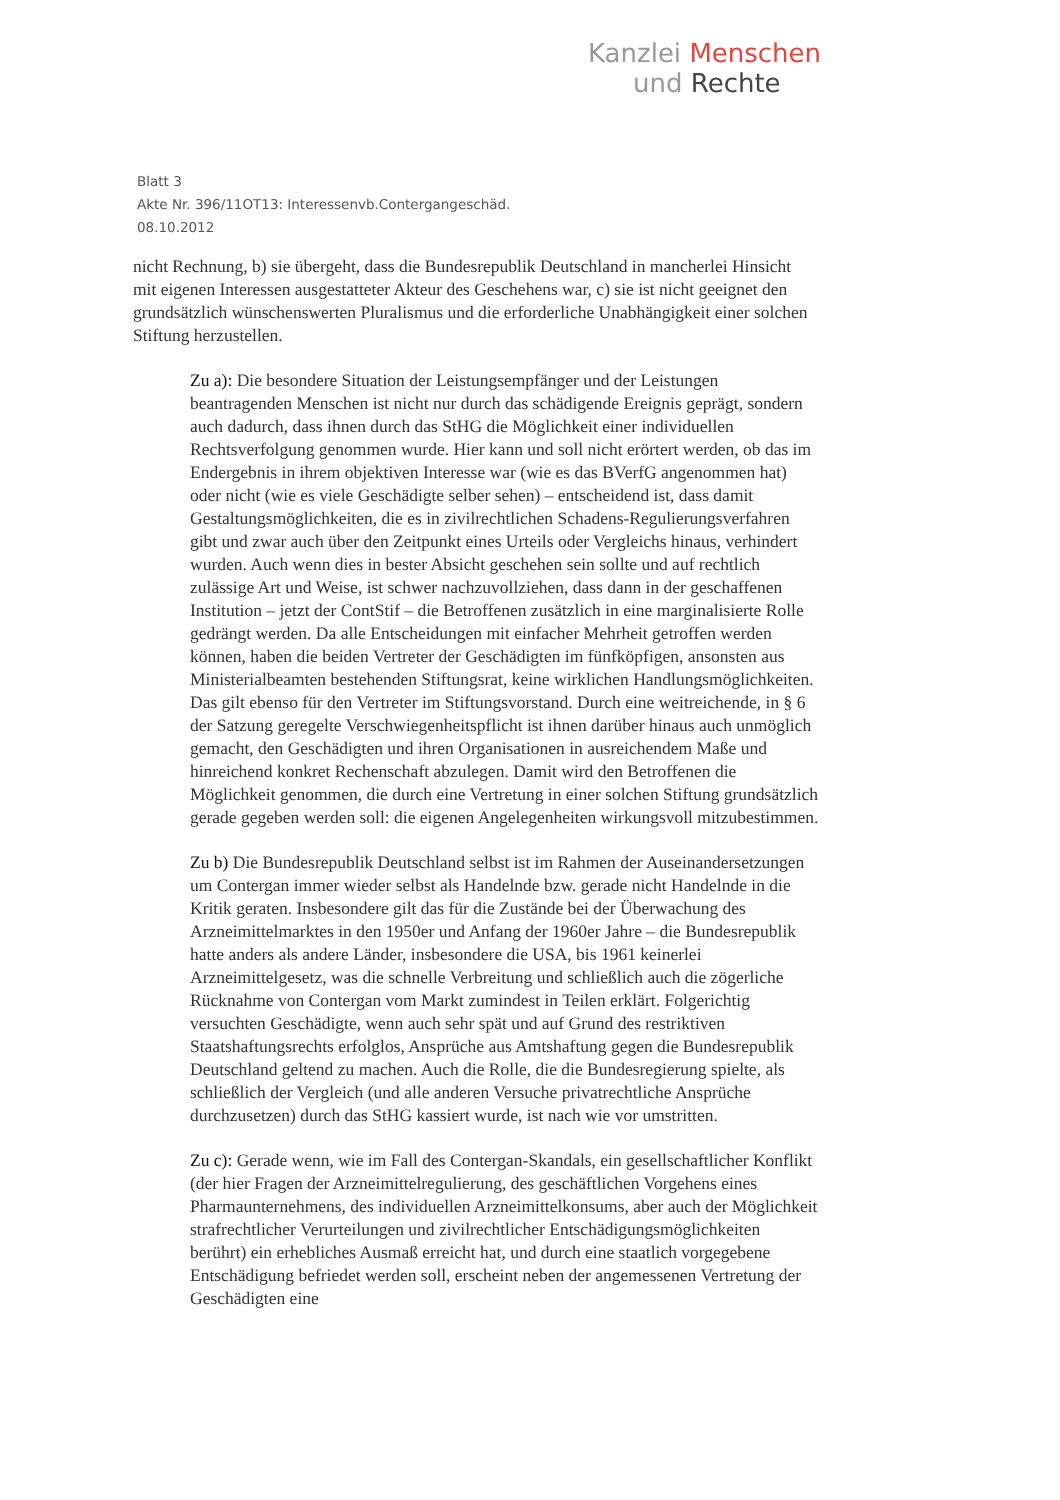Kanzlei Menschen
und Rechte
Blatt 3
Akte Nr. 396/11OT13: Interessenvb.Contergangeschäd.
08.10.2012
nicht Rechnung, b) sie übergeht, dass die Bundesrepublik Deutschland in mancherlei Hinsicht mit eigenen Interessen ausgestatteter Akteur des Geschehens war, c) sie ist nicht geeignet den grundsätzlich wünschenswerten Pluralismus und die erforderliche Unabhängigkeit einer solchen Stiftung herzustellen.
Zu a): Die besondere Situation der Leistungsempfänger und der Leistungen beantragenden Menschen ist nicht nur durch das schädigende Ereignis geprägt, sondern auch dadurch, dass ihnen durch das StHG die Möglichkeit einer individuellen Rechtsverfolgung genommen wurde. Hier kann und soll nicht erörtert werden, ob das im Endergebnis in ihrem objektiven Interesse war (wie es das BVerfG angenommen hat) oder nicht (wie es viele Geschädigte selber sehen) – entscheidend ist, dass damit Gestaltungsmöglichkeiten, die es in zivilrechtlichen Schadens-Regulierungsverfahren gibt und zwar auch über den Zeitpunkt eines Urteils oder Vergleichs hinaus, verhindert wurden. Auch wenn dies in bester Absicht geschehen sein sollte und auf rechtlich zulässige Art und Weise, ist schwer nachzuvollziehen, dass dann in der geschaffenen Institution – jetzt der ContStif – die Betroffenen zusätzlich in eine marginalisierte Rolle gedrängt werden. Da alle Entscheidungen mit einfacher Mehrheit getroffen werden können, haben die beiden Vertreter der Geschädigten im fünfköpfigen, ansonsten aus Ministerialbeamten bestehenden Stiftungsrat, keine wirklichen Handlungsmöglichkeiten. Das gilt ebenso für den Vertreter im Stiftungsvorstand. Durch eine weitreichende, in § 6 der Satzung geregelte Verschwiegenheitspflicht ist ihnen darüber hinaus auch unmöglich gemacht, den Geschädigten und ihren Organisationen in ausreichendem Maße und hinreichend konkret Rechenschaft abzulegen. Damit wird den Betroffenen die Möglichkeit genommen, die durch eine Vertretung in einer solchen Stiftung grundsätzlich gerade gegeben werden soll: die eigenen Angelegenheiten wirkungsvoll mitzubestimmen.
Zu b) Die Bundesrepublik Deutschland selbst ist im Rahmen der Auseinandersetzungen um Contergan immer wieder selbst als Handelnde bzw. gerade nicht Handelnde in die Kritik geraten. Insbesondere gilt das für die Zustände bei der Überwachung des Arzneimittelmarktes in den 1950er und Anfang der 1960er Jahre – die Bundesrepublik hatte anders als andere Länder, insbesondere die USA, bis 1961 keinerlei Arzneimittelgesetz, was die schnelle Verbreitung und schließlich auch die zögerliche Rücknahme von Contergan vom Markt zumindest in Teilen erklärt. Folgerichtig versuchten Geschädigte, wenn auch sehr spät und auf Grund des restriktiven Staatshaftungsrechts erfolglos, Ansprüche aus Amtshaftung gegen die Bundesrepublik Deutschland geltend zu machen. Auch die Rolle, die die Bundesregierung spielte, als schließlich der Vergleich (und alle anderen Versuche privatrechtliche Ansprüche durchzusetzen) durch das StHG kassiert wurde, ist nach wie vor umstritten.
Zu c): Gerade wenn, wie im Fall des Contergan-Skandals, ein gesellschaftlicher Konflikt (der hier Fragen der Arzneimittelregulierung, des geschäftlichen Vorgehens eines Pharmaunternehmens, des individuellen Arzneimittelkonsums, aber auch der Möglichkeit strafrechtlicher Verurteilungen und zivilrechtlicher Entschädigungsmöglichkeiten berührt) ein erhebliches Ausmaß erreicht hat, und durch eine staatlich vorgegebene Entschädigung befriedet werden soll, erscheint neben der angemessenen Vertretung der Geschädigten eine